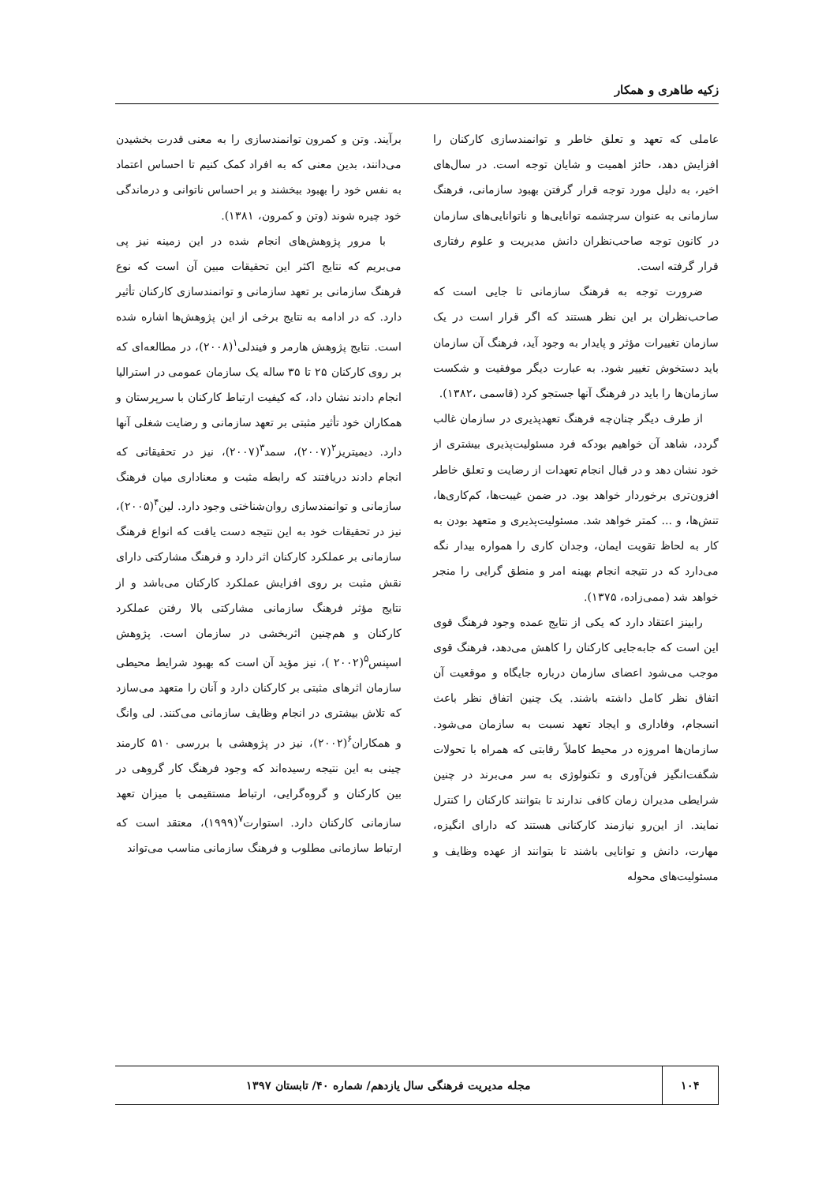زکیه طاهری و همکار
عاملی که تعهد و تعلق خاطر و توانمندسازی کارکنان را افزایش دهد، حائز اهمیت و شایان توجه است. در سال‌های اخیر، به دلیل مورد توجه قرار گرفتن بهبود سازمانی، فرهنگ سازمانی به عنوان سرچشمه توانایی‌ها و ناتوانایی‌های سازمان در کانون توجه صاحب‌نظران دانش مدیریت و علوم رفتاری قرار گرفته است.
ضرورت توجه به فرهنگ سازمانی تا جایی است که صاحب‌نظران بر این نظر هستند که اگر قرار است در یک سازمان تغییرات مؤثر و پایدار به وجود آید، فرهنگ آن سازمان باید دستخوش تغییر شود. به عبارت دیگر موفقیت و شکست سازمان‌ها را باید در فرهنگ آنها جستجو کرد (قاسمی ،۱۳۸۲).
از طرف دیگر چنان‌چه فرهنگ تعهدپذیری در سازمان غالب گردد، شاهد آن خواهیم بودکه فرد مسئولیت‌پذیری بیشتری از خود نشان دهد و در قبال انجام تعهدات از رضایت و تعلق خاطر افزون‌تری برخوردار خواهد بود. در ضمن غیبت‌ها، کم‌کاری‌ها، تنش‌ها، و ... کمتر خواهد شد. مسئولیت‌پذیری و متعهد بودن به کار به لحاظ تقویت ایمان، وجدان کاری را همواره بیدار نگه می‌دارد که در نتیجه انجام بهینه امر و منطق گرایی را منجر خواهد شد (ممی‌زاده، ۱۳۷۵).
رابینز اعتقاد دارد که یکی از نتایج عمده وجود فرهنگ قوی این است که جابه‌جایی کارکنان را کاهش می‌دهد، فرهنگ قوی موجب می‌شود اعضای سازمان درباره جایگاه و موقعیت آن اتفاق نظر کامل داشته باشند. یک چنین اتفاق نظر باعث انسجام، وفاداری و ایجاد تعهد نسبت به سازمان می‌شود. سازمان‌ها امروزه در محیط کاملاً رقابتی که همراه با تحولات شگفت‌انگیز فن‌آوری و تکنولوژی به سر می‌برند در چنین شرایطی مدیران زمان کافی ندارند تا بتوانند کارکنان را کنترل نمایند. از این‌رو نیازمند کارکنانی هستند که دارای انگیزه، مهارت، دانش و توانایی باشند تا بتوانند از عهده وظایف و مسئولیت‌های محوله
برآیند. وتن و کمرون توانمندسازی را به معنی قدرت بخشیدن می‌دانند، بدین معنی که به افراد کمک کنیم تا احساس اعتماد به نفس خود را بهبود ببخشند و بر احساس ناتوانی و درماندگی خود چیره شوند (وتن و کمرون، ۱۳۸۱).
با مرور پژوهش‌های انجام شده در این زمینه نیز پی می‌بریم که نتایج اکثر این تحقیقات مبین آن است که نوع فرهنگ سازمانی بر تعهد سازمانی و توانمندسازی کارکنان تأثیر دارد. که در ادامه به نتایج برخی از این پژوهش‌ها اشاره شده است. نتایج پژوهش هارمر و فیندلی<sup>۱</sup>(۲۰۰۸)، در مطالعه‌ای که بر روی کارکنان ۲۵ تا ۳۵ ساله یک سازمان عمومی در استرالیا انجام دادند نشان داد، که کیفیت ارتباط کارکنان با سرپرستان و همکاران خود تأثیر مثبتی بر تعهد سازمانی و رضایت شغلی آنها دارد. دیمیتریز<sup>۲</sup>(۲۰۰۷)، سمد<sup>۳</sup>(۲۰۰۷)، نیز در تحقیقاتی که انجام دادند دریافتند که رابطه مثبت و معناداری میان فرهنگ سازمانی و توانمندسازی روان‌شناختی وجود دارد. لین<sup>۴</sup>(۲۰۰۵)، نیز در تحقیقات خود به این نتیجه دست یافت که انواع فرهنگ سازمانی بر عملکرد کارکنان اثر دارد و فرهنگ مشارکتی دارای نقش مثبت بر روی افزایش عملکرد کارکنان می‌باشد و از نتایج مؤثر فرهنگ سازمانی مشارکتی بالا رفتن عملکرد کارکنان و هم‌چنین اثربخشی در سازمان است. پژوهش اسپنس<sup>۵</sup>(۲۰۰۲ )، نیز مؤید آن است که بهبود شرایط محیطی سازمان اثرهای مثبتی بر کارکنان دارد و آنان را متعهد می‌سازد که تلاش بیشتری در انجام وظایف سازمانی می‌کنند. لی وانگ و همکاران<sup>۶</sup>(۲۰۰۲)، نیز در پژوهشی با بررسی ۵۱۰ کارمند چینی به این نتیجه رسیده‌اند که وجود فرهنگ کار گروهی در بین کارکنان و گروه‌گرایی، ارتباط مستقیمی با میزان تعهد سازمانی کارکنان دارد. استوارت<sup>۷</sup>(۱۹۹۹)، معتقد است که ارتباط سازمانی مطلوب و فرهنگ سازمانی مناسب می‌تواند
۱۰۴
مجله مدیریت فرهنگی سال یازدهم/ شماره ۴۰/ تابستان ۱۳۹۷